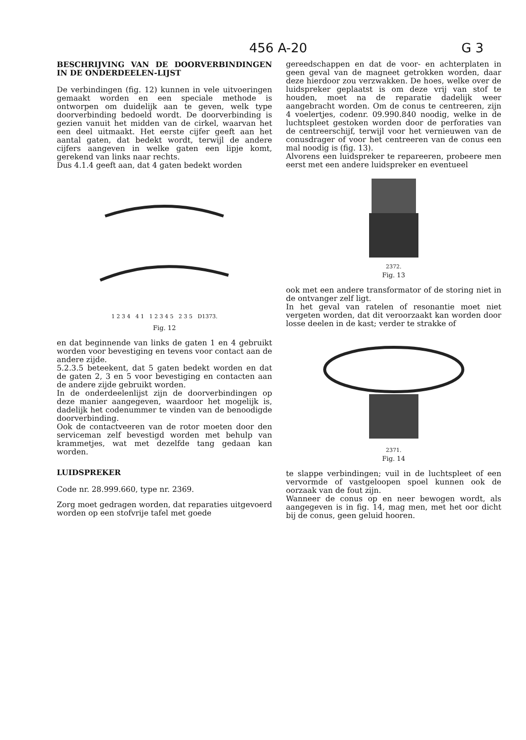456 A-20 G 3
BESCHRIJVING VAN DE DOORVERBINDINGEN IN DE ONDERDEELEN-LIJST
De verbindingen (fig. 12) kunnen in vele uitvoeringen gemaakt worden en een speciale methode is ontworpen om duidelijk aan te geven, welk type doorverbinding bedoeld wordt. De doorverbinding is gezien vanuit het midden van de cirkel, waarvan het een deel uitmaakt. Het eerste cijfer geeft aan het aantal gaten, dat bedekt wordt, terwijl de andere cijfers aangeven in welke gaten een lipje komt, gerekend van links naar rechts.
Dus 4.1.4 geeft aan, dat 4 gaten bedekt worden
1 2 3 4 4 1 1 2 3 4 5 2 3 5 D1373.
Fig. 12
en dat beginnende van links de gaten 1 en 4 gebruikt worden voor bevestiging en tevens voor contact aan de andere zijde.
5.2.3.5 beteekent, dat 5 gaten bedekt worden en dat de gaten 2, 3 en 5 voor bevestiging en contacten aan de andere zijde gebruikt worden.
In de onderdeelenlijst zijn de doorverbindingen op deze manier aangegeven, waardoor het mogelijk is, dadelijk het codenummer te vinden van de benoodigde doorverbinding.
Ook de contactveeren van de rotor moeten door den serviceman zelf bevestigd worden met behulp van krammetjes, wat met dezelfde tang gedaan kan worden.
LUIDSPREKER
Code nr. 28.999.660, type nr. 2369.
Zorg moet gedragen worden, dat reparaties uitgevoerd worden op een stofvrije tafel met goede
gereedschappen en dat de voor- en achterplaten in geen geval van de magneet getrokken worden, daar deze hierdoor zou verzwakken. De hoes, welke over de luidspreker geplaatst is om deze vrij van stof te houden, moet na de reparatie dadelijk weer aangebracht worden. Om de conus te centreeren, zijn 4 voelertjes, codenr. 09.990.840 noodig, welke in de luchtspleet gestoken worden door de perforaties van de centreerschijf, terwijl voor het vernieuwen van de conusdrager of voor het centreeren van de conus een mal noodig is (fig. 13).
Alvorens een luidspreker te repareeren, probeere men eerst met een andere luidspreker en eventueel
2372.
Fig. 13
ook met een andere transformator of de storing niet in de ontvanger zelf ligt.
In het geval van ratelen of resonantie moet niet vergeten worden, dat dit veroorzaakt kan worden door losse deelen in de kast; verder te strakke of
2371.
Fig. 14
te slappe verbindingen; vuil in de luchtspleet of een vervormde of vastgeloopen spoel kunnen ook de oorzaak van de fout zijn.
Wanneer de conus op en neer bewogen wordt, als aangegeven is in fig. 14, mag men, met het oor dicht bij de conus, geen geluid hooren.